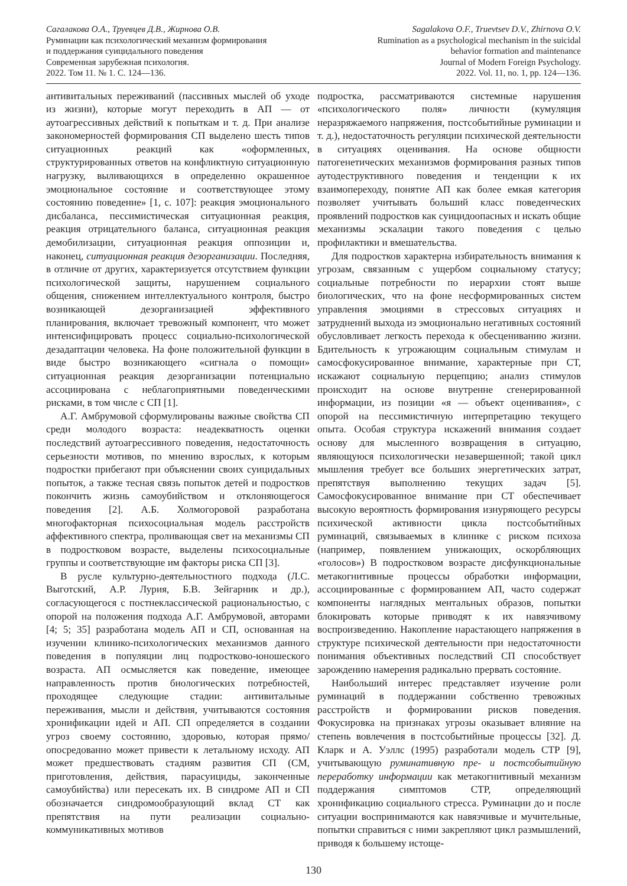Сагалакова О.А., Труевцев Д.В., Жирнова О.В.
Руминации как психологический механизм формирования
и поддержания суицидального поведения
Современная зарубежная психология.
2022. Том 11. № 1. С. 124—136.
Sagalakova O.F., Truevtsev D.V., Zhirnova O.V.
Rumination as a psychological mechanism in the suicidal
behavior formation and maintenance
Journal of Modern Foreign Psychology.
2022. Vol. 11, no. 1, pp. 124—136.
антивитальных переживаний (пассивных мыслей об уходе из жизни), которые могут переходить в АП — от аутоагрессивных действий к попыткам и т. д. При анализе закономерностей формирования СП выделено шесть типов ситуационных реакций как «оформленных, структурированных ответов на конфликтную ситуационную нагрузку, выливающихся в определенно окрашенное эмоциональное состояние и соответствующее этому состоянию поведение» [1, с. 107]: реакция эмоционального дисбаланса, пессимистическая ситуационная реакция, реакция отрицательного баланса, ситуационная реакция демобилизации, ситуационная реакция оппозиции и, наконец, ситуационная реакция дезорганизации. Последняя, в отличие от других, характеризуется отсутствием функции психологической защиты, нарушением социального общения, снижением интеллектуального контроля, быстро возникающей дезорганизацией эффективного планирования, включает тревожный компонент, что может интенсифицировать процесс социально-психологической дезадаптации человека. На фоне положительной функции в виде быстро возникающего «сигнала о помощи» ситуационная реакция дезорганизации потенциально ассоциирована с неблагоприятными поведенческими рисками, в том числе с СП [1].
А.Г. Амбрумовой сформулированы важные свойства СП среди молодого возраста: неадекватность оценки последствий аутоагрессивного поведения, недостаточность серьезности мотивов, по мнению взрослых, к которым подростки прибегают при объяснении своих суицидальных попыток, а также тесная связь попыток детей и подростков покончить жизнь самоубийством и отклоняющегося поведения [2]. А.Б. Холмогоровой разработана многофакторная психосоциальная модель расстройств аффективного спектра, проливающая свет на механизмы СП в подростковом возрасте, выделены психосоциальные группы и соответствующие им факторы риска СП [3].
В русле культурно-деятельностного подхода (Л.С. Выготский, А.Р. Лурия, Б.В. Зейгарник и др.), согласующегося с постнеклассической рациональностью, с опорой на положения подхода А.Г. Амбрумовой, авторами [4; 5; 35] разработана модель АП и СП, основанная на изучении клинико-психологических механизмов данного поведения в популяции лиц подростково-юношеского возраста. АП осмысляется как поведение, имеющее направленность против биологических потребностей, проходящее следующие стадии: антивитальные переживания, мысли и действия, учитываются состояния хронификации идей и АП. СП определяется в создании угроз своему состоянию, здоровью, которая прямо/опосредованно может привести к летальному исходу. АП может предшествовать стадиям развития СП (СМ, приготовления, действия, парасуициды, законченные самоубийства) или пересекать их. В синдроме АП и СП обозначается синдромообразующий вклад СТ как препятствия на пути реализации социально-коммуникативных мотивов
подростка, рассматриваются системные нарушения «психологического поля» личности (кумуляция неразряжаемого напряжения, постсобытийные руминации и т. д.), недостаточность регуляции психической деятельности в ситуациях оценивания. На основе общности патогенетических механизмов формирования разных типов аутодеструктивного поведения и тенденции к их взаимопереходу, понятие АП как более емкая категория позволяет учитывать больший класс поведенческих проявлений подростков как суицидоопасных и искать общие механизмы эскалации такого поведения с целью профилактики и вмешательства.
Для подростков характерна избирательность внимания к угрозам, связанным с ущербом социальному статусу; социальные потребности по иерархии стоят выше биологических, что на фоне несформированных систем управления эмоциями в стрессовых ситуациях и затруднений выхода из эмоционально негативных состояний обусловливает легкость перехода к обесцениванию жизни. Бдительность к угрожающим социальным стимулам и самосфокусированное внимание, характерные при СТ, искажают социальную перцепцию; анализ стимулов происходит на основе внутренне сгенерированной информации, из позиции «я — объект оценивания», с опорой на пессимистичную интерпретацию текущего опыта. Особая структура искажений внимания создает основу для мысленного возвращения в ситуацию, являющуюся психологически незавершенной; такой цикл мышления требует все больших энергетических затрат, препятствуя выполнению текущих задач [5]. Самосфокусированное внимание при СТ обеспечивает высокую вероятность формирования изнуряющего ресурсы психической активности цикла постсобытийных руминаций, связываемых в клинике с риском психоза (например, появлением унижающих, оскорбляющих «голосов») В подростковом возрасте дисфункциональные метакогнитивные процессы обработки информации, ассоциированные с формированием АП, часто содержат компоненты наглядных ментальных образов, попытки блокировать которые приводят к их навязчивому воспроизведению. Накопление нарастающего напряжения в структуре психической деятельности при недостаточности понимания объективных последствий СП способствует зарождению намерения радикально прервать состояние.
Наибольший интерес представляет изучение роли руминаций в поддержании собственно тревожных расстройств и формировании рисков поведения. Фокусировка на признаках угрозы оказывает влияние на степень вовлечения в постсобытийные процессы [32]. Д. Кларк и А. Уэллс (1995) разработали модель СТР [9], учитывающую руминативную пре- и постсобытийную переработку информации как метакогнитивный механизм поддержания симптомов СТР, определяющий хронификацию социального стресса. Руминации до и после ситуации воспринимаются как навязчивые и мучительные, попытки справиться с ними закрепляют цикл размышлений, приводя к большему истоще-
130